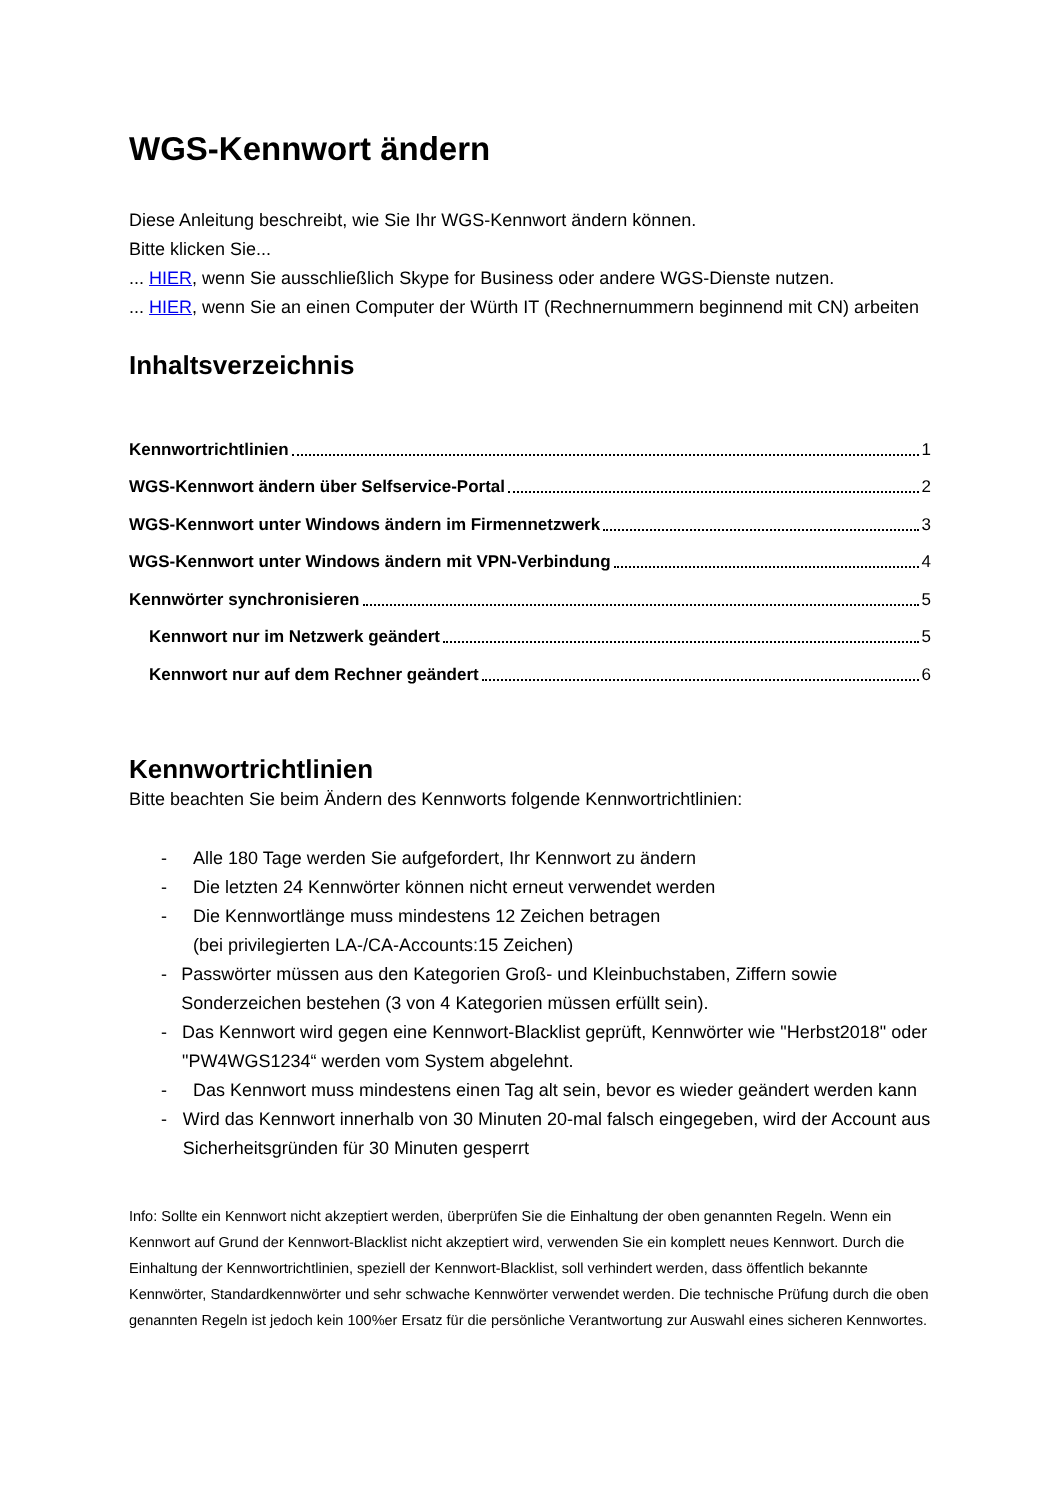WGS-Kennwort ändern
Diese Anleitung beschreibt, wie Sie Ihr WGS-Kennwort ändern können.
Bitte klicken Sie...
... HIER, wenn Sie ausschließlich Skype for Business oder andere WGS-Dienste nutzen.
... HIER, wenn Sie an einen Computer der Würth IT (Rechnernummern beginnend mit CN) arbeiten
Inhaltsverzeichnis
Kennwortrichtlinien 1
WGS-Kennwort ändern über Selfservice-Portal 2
WGS-Kennwort unter Windows ändern im Firmennetzwerk 3
WGS-Kennwort unter Windows ändern mit VPN-Verbindung 4
Kennwörter synchronisieren 5
Kennwort nur im Netzwerk geändert 5
Kennwort nur auf dem Rechner geändert 6
Kennwortrichtlinien
Bitte beachten Sie beim Ändern des Kennworts folgende Kennwortrichtlinien:
- Alle 180 Tage werden Sie aufgefordert, Ihr Kennwort zu ändern
- Die letzten 24 Kennwörter können nicht erneut verwendet werden
- Die Kennwortlänge muss mindestens 12 Zeichen betragen
(bei privilegierten LA-/CA-Accounts:15 Zeichen)
- Passwörter müssen aus den Kategorien Groß- und Kleinbuchstaben, Ziffern sowie Sonderzeichen bestehen (3 von 4 Kategorien müssen erfüllt sein).
- Das Kennwort wird gegen eine Kennwort-Blacklist geprüft, Kennwörter wie "Herbst2018" oder "PW4WGS1234“ werden vom System abgelehnt.
- Das Kennwort muss mindestens einen Tag alt sein, bevor es wieder geändert werden kann
- Wird das Kennwort innerhalb von 30 Minuten 20-mal falsch eingegeben, wird der Account aus Sicherheitsgründen für 30 Minuten gesperrt
Info: Sollte ein Kennwort nicht akzeptiert werden, überprüfen Sie die Einhaltung der oben genannten Regeln. Wenn ein Kennwort auf Grund der Kennwort-Blacklist nicht akzeptiert wird, verwenden Sie ein komplett neues Kennwort. Durch die Einhaltung der Kennwortrichtlinien, speziell der Kennwort-Blacklist, soll verhindert werden, dass öffentlich bekannte Kennwörter, Standardkennwörter und sehr schwache Kennwörter verwendet werden. Die technische Prüfung durch die oben genannten Regeln ist jedoch kein 100%er Ersatz für die persönliche Verantwortung zur Auswahl eines sicheren Kennwortes.